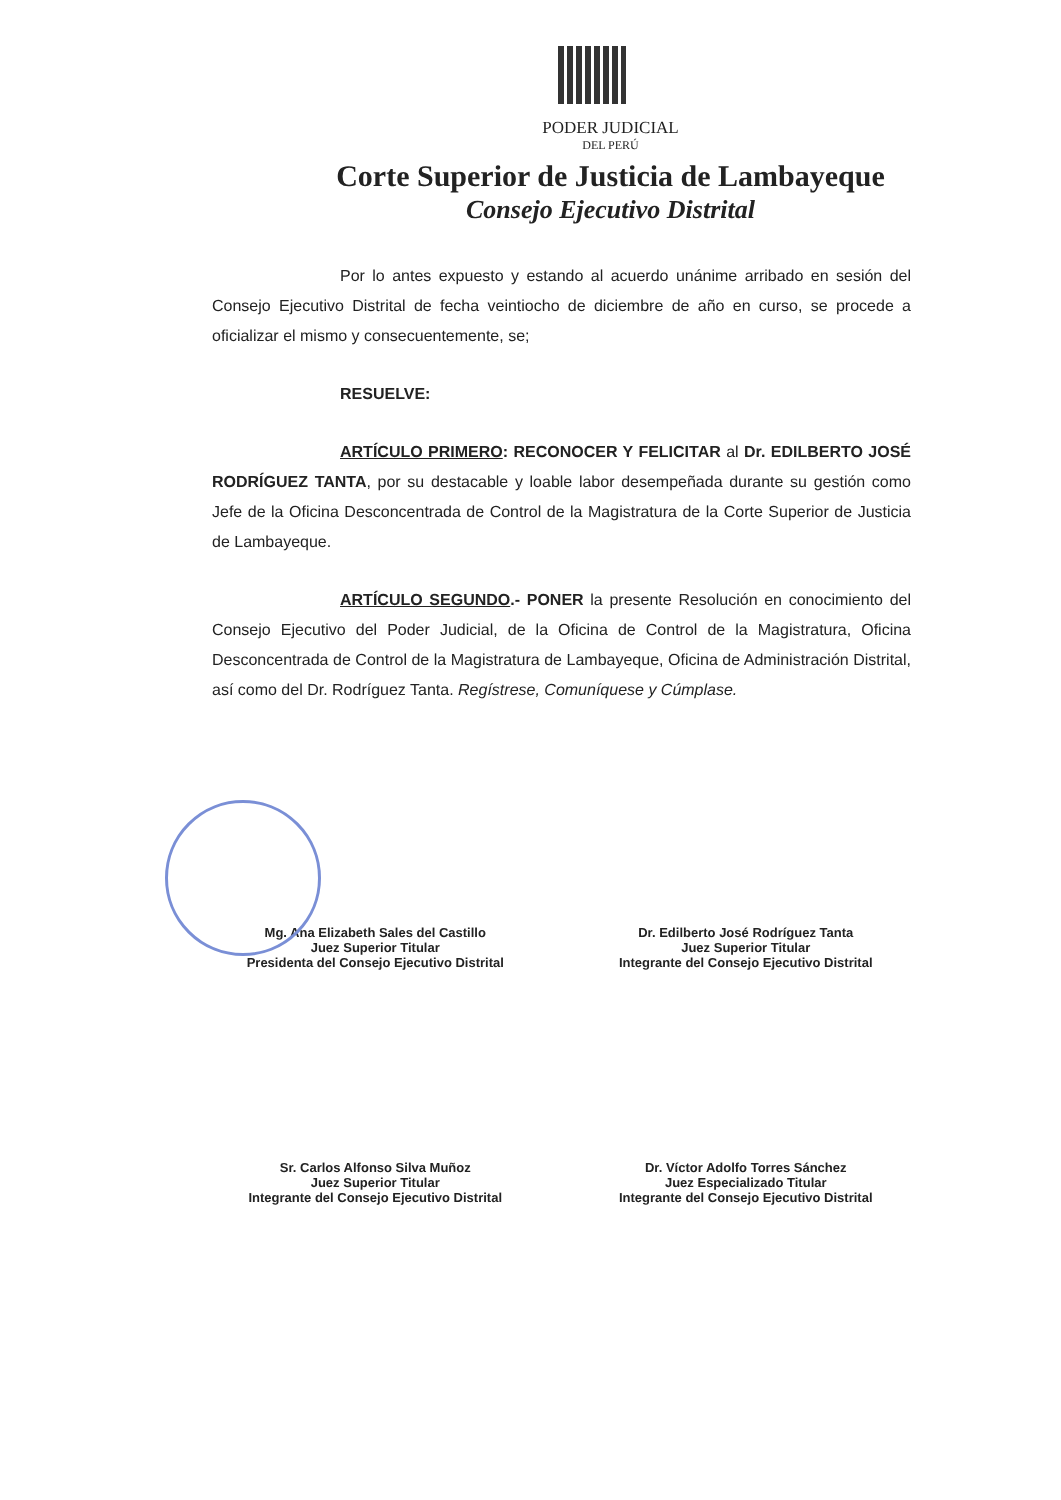PODER JUDICIAL
DEL PERÚ
Corte Superior de Justicia de Lambayeque
Consejo Ejecutivo Distrital
Por lo antes expuesto y estando al acuerdo unánime arribado en sesión del Consejo Ejecutivo Distrital de fecha veintiocho de diciembre de año en curso, se procede a oficializar el mismo y consecuentemente, se;
RESUELVE:
ARTÍCULO PRIMERO: RECONOCER Y FELICITAR al Dr. EDILBERTO JOSÉ RODRÍGUEZ TANTA, por su destacable y loable labor desempeñada durante su gestión como Jefe de la Oficina Desconcentrada de Control de la Magistratura de la Corte Superior de Justicia de Lambayeque.
ARTÍCULO SEGUNDO.- PONER la presente Resolución en conocimiento del Consejo Ejecutivo del Poder Judicial, de la Oficina de Control de la Magistratura, Oficina Desconcentrada de Control de la Magistratura de Lambayeque, Oficina de Administración Distrital, así como del Dr. Rodríguez Tanta. Regístrese, Comuníquese y Cúmplase.
Mg. Ana Elizabeth Sales del Castillo
Juez Superior Titular
Presidenta del Consejo Ejecutivo Distrital
Dr. Edilberto José Rodríguez Tanta
Juez Superior Titular
Integrante del Consejo Ejecutivo Distrital
Sr. Carlos Alfonso Silva Muñoz
Juez Superior Titular
Integrante del Consejo Ejecutivo Distrital
Dr. Víctor Adolfo Torres Sánchez
Juez Especializado Titular
Integrante del Consejo Ejecutivo Distrital